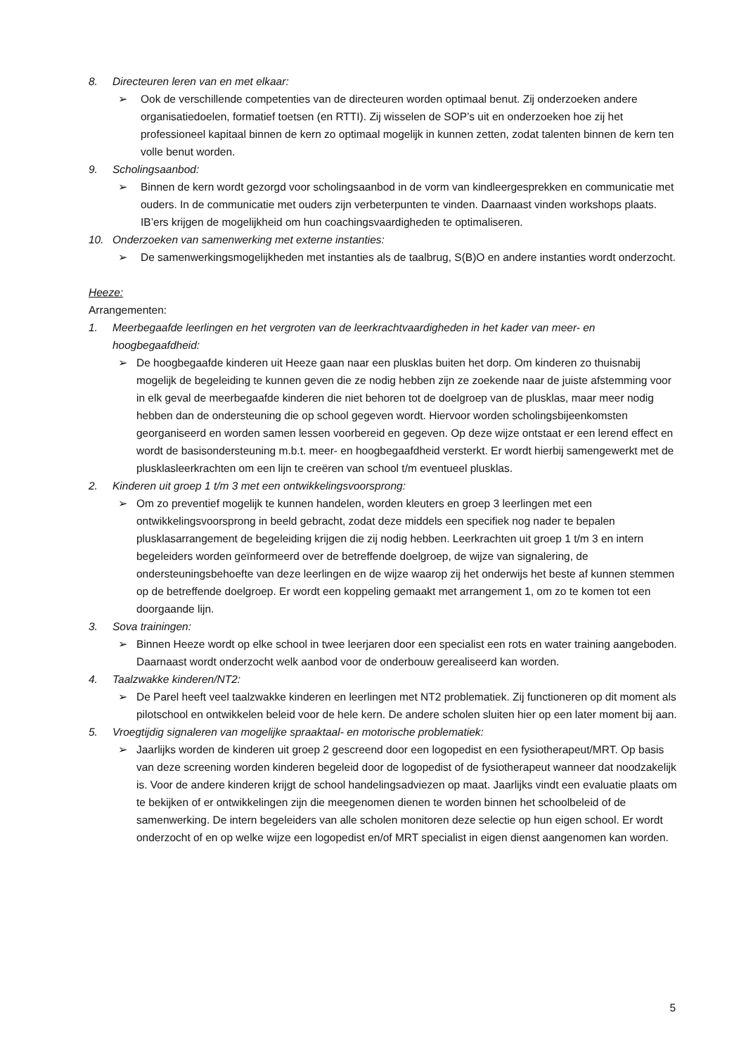8. Directeuren leren van en met elkaar:
➢ Ook de verschillende competenties van de directeuren worden optimaal benut. Zij onderzoeken andere organisatiedoelen, formatief toetsen (en RTTI). Zij wisselen de SOP’s uit en onderzoeken hoe zij het professioneel kapitaal binnen de kern zo optimaal mogelijk in kunnen zetten, zodat talenten binnen de kern ten volle benut worden.
9. Scholingsaanbod:
➢ Binnen de kern wordt gezorgd voor scholingsaanbod in de vorm van kindleergesprekken en communicatie met ouders. In de communicatie met ouders zijn verbeterpunten te vinden. Daarnaast vinden workshops plaats. IB’ers krijgen de mogelijkheid om hun coachingsvaardigheden te optimaliseren.
10. Onderzoeken van samenwerking met externe instanties:
➢ De samenwerkingsmogelijkheden met instanties als de taalbrug, S(B)O en andere instanties wordt onderzocht.
Heeze:
Arrangementen:
1. Meerbegaafde leerlingen en het vergroten van de leerkrachtvaardigheden in het kader van meer- en hoogbegaafdheid:
➢ De hoogbegaafde kinderen uit Heeze gaan naar een plusklas buiten het dorp. Om kinderen zo thuisnabij mogelijk de begeleiding te kunnen geven die ze nodig hebben zijn ze zoekende naar de juiste afstemming voor in elk geval de meerbegaafde kinderen die niet behoren tot de doelgroep van de plusklas, maar meer nodig hebben dan de ondersteuning die op school gegeven wordt. Hiervoor worden scholingsbijeenkomsten georganiseerd en worden samen lessen voorbereid en gegeven. Op deze wijze ontstaat er een lerend effect en wordt de basisondersteuning m.b.t. meer- en hoogbegaafdheid versterkt. Er wordt hierbij samengewerkt met de plusklasleerkrachten om een lijn te creëren van school t/m eventueel plusklas.
2. Kinderen uit groep 1 t/m 3 met een ontwikkelingsvoorsprong:
➢ Om zo preventief mogelijk te kunnen handelen, worden kleuters en groep 3 leerlingen met een ontwikkelingsvoorsprong in beeld gebracht, zodat deze middels een specifiek nog nader te bepalen plusklasarrangement de begeleiding krijgen die zij nodig hebben. Leerkrachten uit groep 1 t/m 3 en intern begeleiders worden geïnformeerd over de betreffende doelgroep, de wijze van signalering, de ondersteuningsbehoefte van deze leerlingen en de wijze waarop zij het onderwijs het beste af kunnen stemmen op de betreffende doelgroep. Er wordt een koppeling gemaakt met arrangement 1, om zo te komen tot een doorgaande lijn.
3. Sova trainingen:
➢ Binnen Heeze wordt op elke school in twee leerjaren door een specialist een rots en water training aangeboden. Daarnaast wordt onderzocht welk aanbod voor de onderbouw gerealiseerd kan worden.
4. Taalzwakke kinderen/NT2:
➢ De Parel heeft veel taalzwakke kinderen en leerlingen met NT2 problematiek. Zij functioneren op dit moment als pilotschool en ontwikkelen beleid voor de hele kern. De andere scholen sluiten hier op een later moment bij aan.
5. Vroegtijdig signaleren van mogelijke spraaktaal- en motorische problematiek:
➢ Jaarlijks worden de kinderen uit groep 2 gescreend door een logopedist en een fysiotherapeut/MRT. Op basis van deze screening worden kinderen begeleid door de logopedist of de fysiotherapeut wanneer dat noodzakelijk is. Voor de andere kinderen krijgt de school handelingsadviezen op maat. Jaarlijks vindt een evaluatie plaats om te bekijken of er ontwikkelingen zijn die meegenomen dienen te worden binnen het schoolbeleid of de samenwerking. De intern begeleiders van alle scholen monitoren deze selectie op hun eigen school. Er wordt onderzocht of en op welke wijze een logopedist en/of MRT specialist in eigen dienst aangenomen kan worden.
5